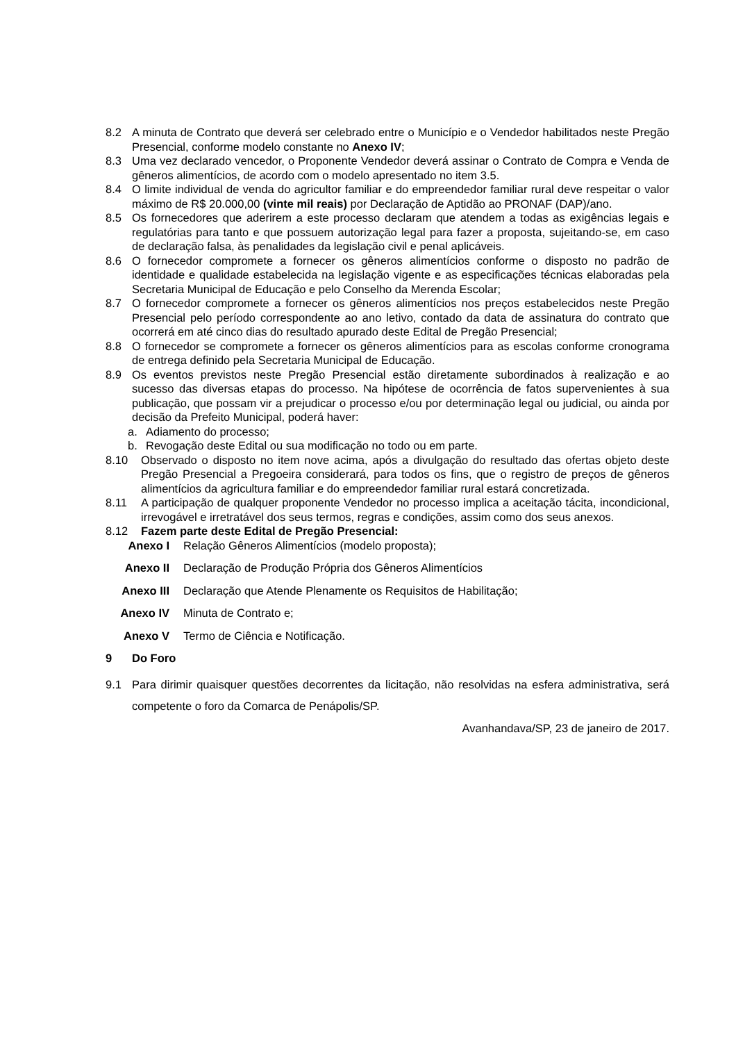8.2 A minuta de Contrato que deverá ser celebrado entre o Município e o Vendedor habilitados neste Pregão Presencial, conforme modelo constante no Anexo IV;
8.3 Uma vez declarado vencedor, o Proponente Vendedor deverá assinar o Contrato de Compra e Venda de gêneros alimentícios, de acordo com o modelo apresentado no item 3.5.
8.4 O limite individual de venda do agricultor familiar e do empreendedor familiar rural deve respeitar o valor máximo de R$ 20.000,00 (vinte mil reais) por Declaração de Aptidão ao PRONAF (DAP)/ano.
8.5 Os fornecedores que aderirem a este processo declaram que atendem a todas as exigências legais e regulatórias para tanto e que possuem autorização legal para fazer a proposta, sujeitando-se, em caso de declaração falsa, às penalidades da legislação civil e penal aplicáveis.
8.6 O fornecedor compromete a fornecer os gêneros alimentícios conforme o disposto no padrão de identidade e qualidade estabelecida na legislação vigente e as especificações técnicas elaboradas pela Secretaria Municipal de Educação e pelo Conselho da Merenda Escolar;
8.7 O fornecedor compromete a fornecer os gêneros alimentícios nos preços estabelecidos neste Pregão Presencial pelo período correspondente ao ano letivo, contado da data de assinatura do contrato que ocorrerá em até cinco dias do resultado apurado deste Edital de Pregão Presencial;
8.8 O fornecedor se compromete a fornecer os gêneros alimentícios para as escolas conforme cronograma de entrega definido pela Secretaria Municipal de Educação.
8.9 Os eventos previstos neste Pregão Presencial estão diretamente subordinados à realização e ao sucesso das diversas etapas do processo. Na hipótese de ocorrência de fatos supervenientes à sua publicação, que possam vir a prejudicar o processo e/ou por determinação legal ou judicial, ou ainda por decisão da Prefeito Municipal, poderá haver:
a. Adiamento do processo;
b. Revogação deste Edital ou sua modificação no todo ou em parte.
8.10 Observado o disposto no item nove acima, após a divulgação do resultado das ofertas objeto deste Pregão Presencial a Pregoeira considerará, para todos os fins, que o registro de preços de gêneros alimentícios da agricultura familiar e do empreendedor familiar rural estará concretizada.
8.11 A participação de qualquer proponente Vendedor no processo implica a aceitação tácita, incondicional, irrevogável e irretratável dos seus termos, regras e condições, assim como dos seus anexos.
8.12 Fazem parte deste Edital de Pregão Presencial:
Anexo I Relação Gêneros Alimentícios (modelo proposta);
Anexo II Declaração de Produção Própria dos Gêneros Alimentícios
Anexo III Declaração que Atende Plenamente os Requisitos de Habilitação;
Anexo IV Minuta de Contrato e;
Anexo V Termo de Ciência e Notificação.
9 Do Foro
9.1 Para dirimir quaisquer questões decorrentes da licitação, não resolvidas na esfera administrativa, será competente o foro da Comarca de Penápolis/SP.
Avanhandava/SP, 23 de janeiro de 2017.